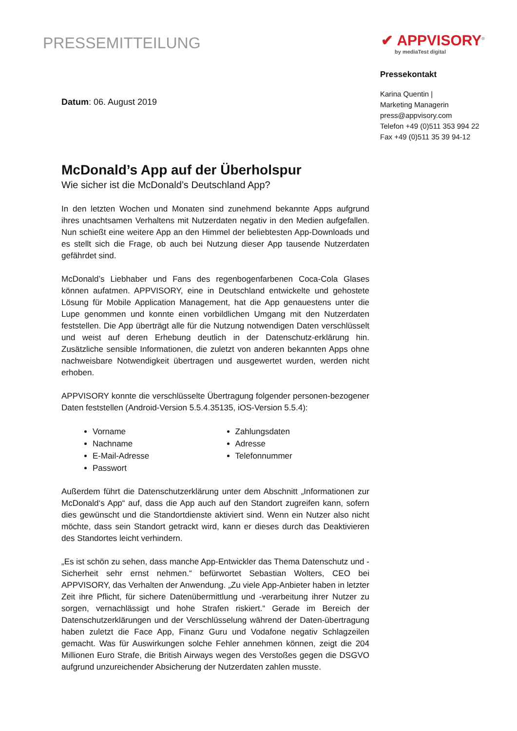PRESSEMITTEILUNG
✔ APPVISORY<sup>®</sup>
by mediaTest digital
Datum: 06. August 2019
McDonald’s App auf der Überholspur
Wie sicher ist die McDonald’s Deutschland App?
In den letzten Wochen und Monaten sind zunehmend bekannte Apps aufgrund ihres unachtsamen Verhaltens mit Nutzerdaten negativ in den Medien aufgefallen. Nun schießt eine weitere App an den Himmel der beliebtesten App-Downloads und es stellt sich die Frage, ob auch bei Nutzung dieser App tausende Nutzerdaten gefährdet sind.
McDonald’s Liebhaber und Fans des regenbogenfarbenen Coca-Cola Glases können aufatmen. APPVISORY, eine in Deutschland entwickelte und gehostete Lösung für Mobile Application Management, hat die App genauestens unter die Lupe genommen und konnte einen vorbildlichen Umgang mit den Nutzerdaten feststellen. Die App überträgt alle für die Nutzung notwendigen Daten verschlüsselt und weist auf deren Erhebung deutlich in der Datenschutz-erklärung hin. Zusätzliche sensible Informationen, die zuletzt von anderen bekannten Apps ohne nachweisbare Notwendigkeit übertragen und ausgewertet wurden, werden nicht erhoben.
APPVISORY konnte die verschlüsselte Übertragung folgender personen-bezogener Daten feststellen (Android-Version 5.5.4.35135, iOS-Version 5.5.4):
Vorname
Nachname
E-Mail-Adresse
Passwort
Zahlungsdaten
Adresse
Telefonnummer
Außerdem führt die Datenschutzerklärung unter dem Abschnitt „Informationen zur McDonald‘s App“ auf, dass die App auch auf den Standort zugreifen kann, sofern dies gewünscht und die Standortdienste aktiviert sind. Wenn ein Nutzer also nicht möchte, dass sein Standort getrackt wird, kann er dieses durch das Deaktivieren des Standortes leicht verhindern.
„Es ist schön zu sehen, dass manche App-Entwickler das Thema Datenschutz und -Sicherheit sehr ernst nehmen.“ befürwortet Sebastian Wolters, CEO bei APPVISORY, das Verhalten der Anwendung. „Zu viele App-Anbieter haben in letzter Zeit ihre Pflicht, für sichere Datenübermittlung und -verarbeitung ihrer Nutzer zu sorgen, vernachlässigt und hohe Strafen riskiert.“ Gerade im Bereich der Datenschutzerklärungen und der Verschlüsselung während der Daten-übertragung haben zuletzt die Face App, Finanz Guru und Vodafone negativ Schlagzeilen gemacht. Was für Auswirkungen solche Fehler annehmen können, zeigt die 204 Millionen Euro Strafe, die British Airways wegen des Verstoßes gegen die DSGVO aufgrund unzureichender Absicherung der Nutzerdaten zahlen musste.
Pressekontakt
Karina Quentin |
Marketing Managerin
press@appvisory.com
Telefon +49 (0)511 353 994 22
Fax +49 (0)511 35 39 94-12